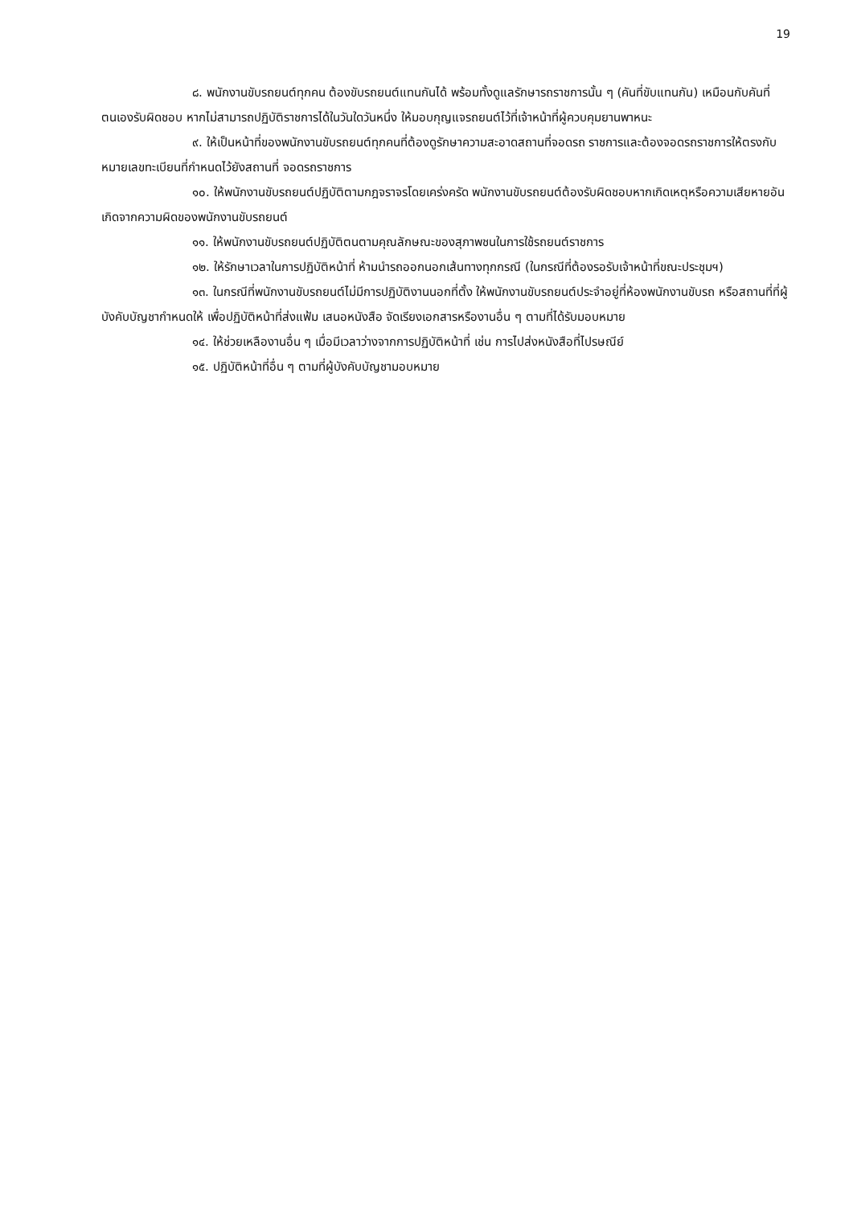19
๘. พนักงานขับรถยนต์ทุกคน ต้องขับรถยนต์แทนกันได้ พร้อมทั้งดูแลรักษารถราชการนั้น ๆ (คันที่ขับแทนกัน) เหมือนกับคันที่ตนเองรับผิดชอบ หากไม่สามารถปฏิบัติราชการได้ในวันใดวันหนึ่ง ให้มอบกุญแจรถยนต์ไว้ที่เจ้าหน้าที่ผู้ควบคุมยานพาหนะ
๙. ให้เป็นหน้าที่ของพนักงานขับรถยนต์ทุกคนที่ต้องดูรักษาความสะอาดสถานที่จอดรถ ราชการและต้องจอดรถราชการให้ตรงกับหมายเลขทะเบียนที่กำหนดไว้ยังสถานที่ จอดรถราชการ
๑๐. ให้พนักงานขับรถยนต์ปฏิบัติตามกฎจราจรโดยเคร่งครัด พนักงานขับรถยนต์ต้องรับผิดชอบหากเกิดเหตุหรือความเสียหายอันเกิดจากความผิดของพนักงานขับรถยนต์
๑๑. ให้พนักงานขับรถยนต์ปฏิบัติตนตามคุณลักษณะของสุภาพชนในการใช้รถยนต์ราชการ
๑๒. ให้รักษาเวลาในการปฏิบัติหน้าที่ ห้ามนำรถออกนอกเส้นทางทุกกรณี (ในกรณีที่ต้องรอรับเจ้าหน้าที่ขณะประชุมฯ)
๑๓. ในกรณีที่พนักงานขับรถยนต์ไม่มีการปฏิบัติงานนอกที่ตั้ง ให้พนักงานขับรถยนต์ประจำอยู่ที่ห้องพนักงานขับรถ หรือสถานที่ที่ผู้บังคับบัญชากำหนดให้ เพื่อปฏิบัติหน้าที่ส่งแฟ้ม เสนอหนังสือ จัดเรียงเอกสารหรืองานอื่น ๆ ตามที่ได้รับมอบหมาย
๑๔. ให้ช่วยเหลืองานอื่น ๆ เมื่อมีเวลาว่างจากการปฏิบัติหน้าที่ เช่น การไปส่งหนังสือที่ไปรษณีย์
๑๕. ปฏิบัติหน้าที่อื่น ๆ ตามที่ผู้บังคับบัญชามอบหมาย